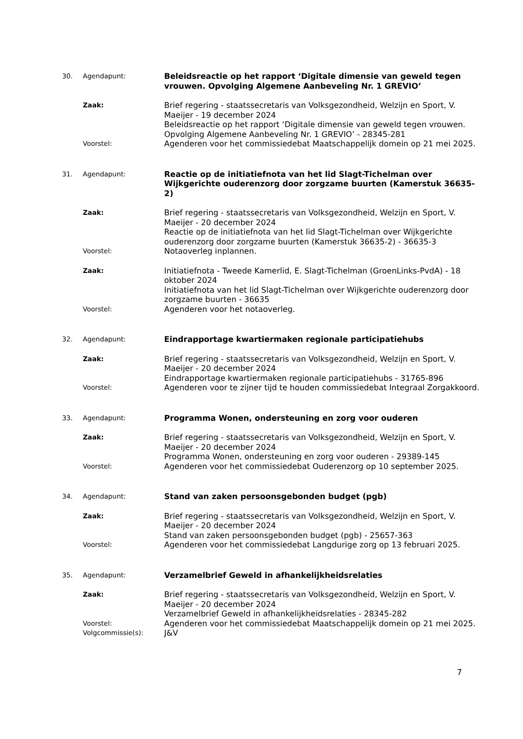30. Agendapunt:
Beleidsreactie op het rapport ‘Digitale dimensie van geweld tegen vrouwen. Opvolging Algemene Aanbeveling Nr. 1 GREVIO’
Zaak:
Brief regering - staatssecretaris van Volksgezondheid, Welzijn en Sport, V. Maeijer - 19 december 2024
Beleidsreactie op het rapport ‘Digitale dimensie van geweld tegen vrouwen. Opvolging Algemene Aanbeveling Nr. 1 GREVIO’ - 28345-281
Voorstel:
Agenderen voor het commissiedebat Maatschappelijk domein op 21 mei 2025.
31. Agendapunt:
Reactie op de initiatiefnota van het lid Slagt-Tichelman over Wijkgerichte ouderenzorg door zorgzame buurten (Kamerstuk 36635-2)
Zaak:
Brief regering - staatssecretaris van Volksgezondheid, Welzijn en Sport, V. Maeijer - 20 december 2024
Reactie op de initiatiefnota van het lid Slagt-Tichelman over Wijkgerichte ouderenzorg door zorgzame buurten (Kamerstuk 36635-2) - 36635-3
Voorstel:
Notaoverleg inplannen.
Zaak:
Initiatiefnota - Tweede Kamerlid, E. Slagt-Tichelman (GroenLinks-PvdA) - 18 oktober 2024
Initiatiefnota van het lid Slagt-Tichelman over Wijkgerichte ouderenzorg door zorgzame buurten - 36635
Voorstel:
Agenderen voor het notaoverleg.
32. Agendapunt:
Eindrapportage kwartiermaken regionale participatiehubs
Zaak:
Brief regering - staatssecretaris van Volksgezondheid, Welzijn en Sport, V. Maeijer - 20 december 2024
Eindrapportage kwartiermaken regionale participatiehubs - 31765-896
Voorstel:
Agenderen voor te zijner tijd te houden commissiedebat Integraal Zorgakkoord.
33. Agendapunt:
Programma Wonen, ondersteuning en zorg voor ouderen
Zaak:
Brief regering - staatssecretaris van Volksgezondheid, Welzijn en Sport, V. Maeijer - 20 december 2024
Programma Wonen, ondersteuning en zorg voor ouderen - 29389-145
Voorstel:
Agenderen voor het commissiedebat Ouderenzorg op 10 september 2025.
34. Agendapunt:
Stand van zaken persoonsgebonden budget (pgb)
Zaak:
Brief regering - staatssecretaris van Volksgezondheid, Welzijn en Sport, V. Maeijer - 20 december 2024
Stand van zaken persoonsgebonden budget (pgb) - 25657-363
Voorstel:
Agenderen voor het commissiedebat Langdurige zorg op 13 februari 2025.
35. Agendapunt:
Verzamelbrief Geweld in afhankelijkheidsrelaties
Zaak:
Brief regering - staatssecretaris van Volksgezondheid, Welzijn en Sport, V. Maeijer - 20 december 2024
Verzamelbrief Geweld in afhankelijkheidsrelaties - 28345-282
Voorstel:
Agenderen voor het commissiedebat Maatschappelijk domein op 21 mei 2025.
Volgcommissie(s):
J&V
7